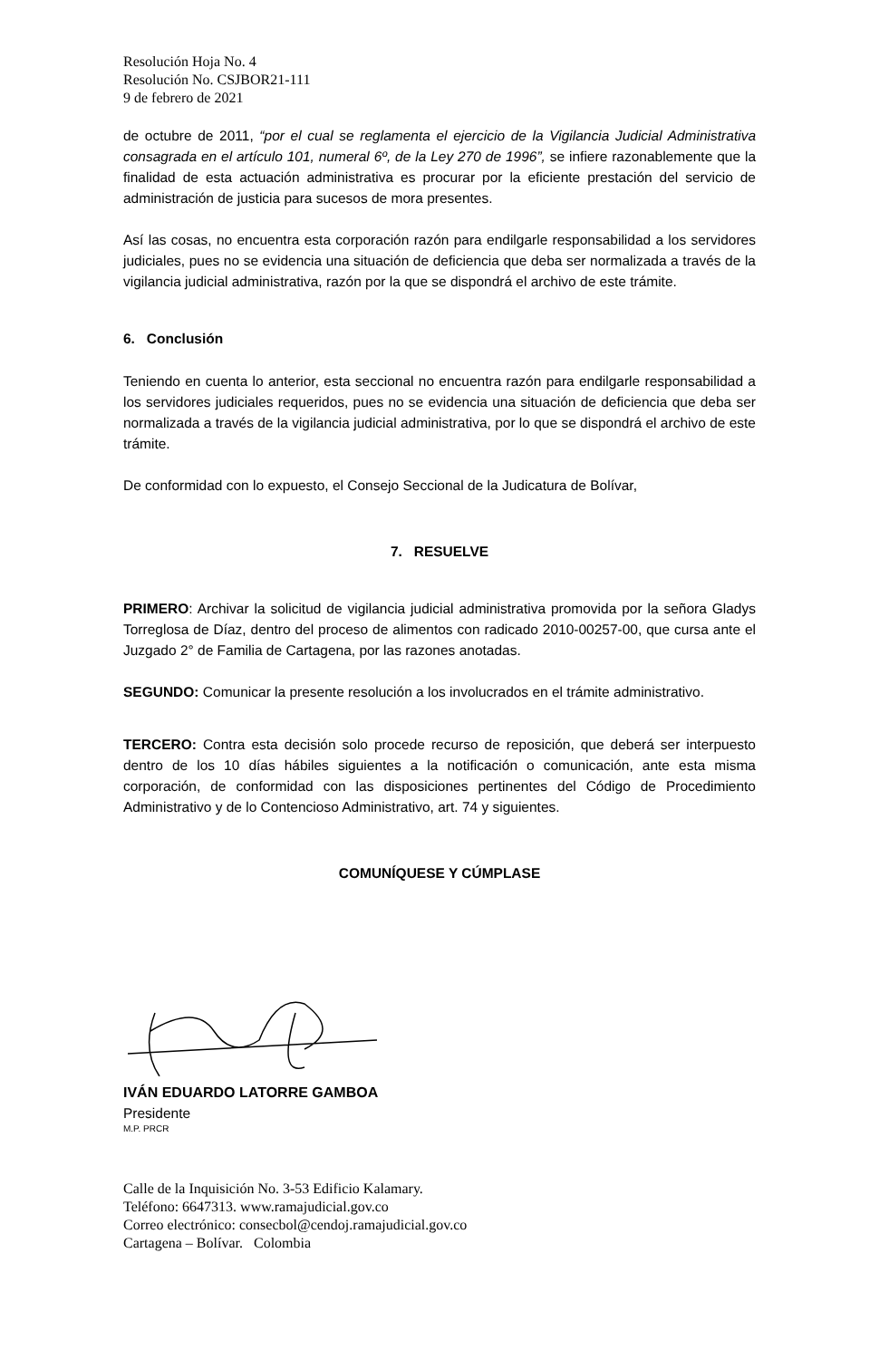Resolución Hoja No. 4
Resolución No. CSJBOR21-111
9 de febrero de 2021
de octubre de 2011, “por el cual se reglamenta el ejercicio de la Vigilancia Judicial Administrativa consagrada en el artículo 101, numeral 6º, de la Ley 270 de 1996”, se infiere razonablemente que la finalidad de esta actuación administrativa es procurar por la eficiente prestación del servicio de administración de justicia para sucesos de mora presentes.
Así las cosas, no encuentra esta corporación razón para endilgarle responsabilidad a los servidores judiciales, pues no se evidencia una situación de deficiencia que deba ser normalizada a través de la vigilancia judicial administrativa, razón por la que se dispondrá el archivo de este trámite.
6. Conclusión
Teniendo en cuenta lo anterior, esta seccional no encuentra razón para endilgarle responsabilidad a los servidores judiciales requeridos, pues no se evidencia una situación de deficiencia que deba ser normalizada a través de la vigilancia judicial administrativa, por lo que se dispondrá el archivo de este trámite.
De conformidad con lo expuesto, el Consejo Seccional de la Judicatura de Bolívar,
7. RESUELVE
PRIMERO: Archivar la solicitud de vigilancia judicial administrativa promovida por la señora Gladys Torreglosa de Díaz, dentro del proceso de alimentos con radicado 2010-00257-00, que cursa ante el Juzgado 2° de Familia de Cartagena, por las razones anotadas.
SEGUNDO: Comunicar la presente resolución a los involucrados en el trámite administrativo.
TERCERO: Contra esta decisión solo procede recurso de reposición, que deberá ser interpuesto dentro de los 10 días hábiles siguientes a la notificación o comunicación, ante esta misma corporación, de conformidad con las disposiciones pertinentes del Código de Procedimiento Administrativo y de lo Contencioso Administrativo, art. 74 y siguientes.
COMUNÍQUESE Y CÚMPLASE
IVÁN EDUARDO LATORRE GAMBOA
Presidente
M.P. PRCR
Calle de la Inquisición No. 3-53 Edificio Kalamary.
Teléfono: 6647313. www.ramajudicial.gov.co
Correo electrónico: consecbol@cendoj.ramajudicial.gov.co
Cartagena – Bolívar. Colombia